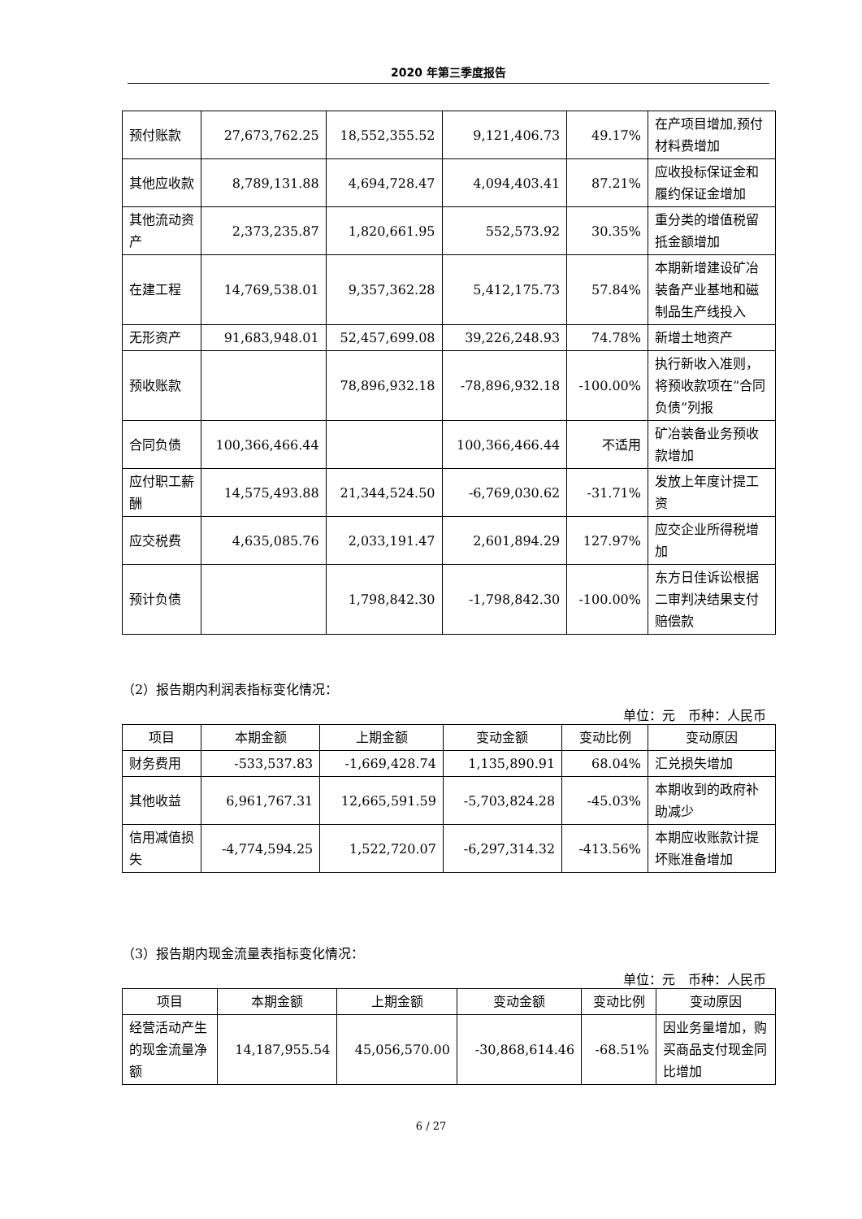2020 年第三季度报告
| 预付账款 | 27,673,762.25 | 18,552,355.52 | 9,121,406.73 | 49.17% | 在产项目增加,预付材料费增加 |
| 其他应收款 | 8,789,131.88 | 4,694,728.47 | 4,094,403.41 | 87.21% | 应收投标保证金和履约保证金增加 |
| 其他流动资产 | 2,373,235.87 | 1,820,661.95 | 552,573.92 | 30.35% | 重分类的增值税留抵金额增加 |
| 在建工程 | 14,769,538.01 | 9,357,362.28 | 5,412,175.73 | 57.84% | 本期新增建设矿冶装备产业基地和磁制品生产线投入 |
| 无形资产 | 91,683,948.01 | 52,457,699.08 | 39,226,248.93 | 74.78% | 新增土地资产 |
| 预收账款 | | 78,896,932.18 | -78,896,932.18 | -100.00% | 执行新收入准则，将预收款项在“合同负债”列报 |
| 合同负债 | 100,366,466.44 | | 100,366,466.44 | 不适用 | 矿冶装备业务预收款增加 |
| 应付职工薪酬 | 14,575,493.88 | 21,344,524.50 | -6,769,030.62 | -31.71% | 发放上年度计提工资 |
| 应交税费 | 4,635,085.76 | 2,033,191.47 | 2,601,894.29 | 127.97% | 应交企业所得税增加 |
| 预计负债 | | 1,798,842.30 | -1,798,842.30 | -100.00% | 东方日佳诉讼根据二审判决结果支付赔偿款 |
（2）报告期内利润表指标变化情况：
单位：元　币种：人民币
| 项目 | 本期金额 | 上期金额 | 变动金额 | 变动比例 | 变动原因 |
| --- | --- | --- | --- | --- | --- |
| 财务费用 | -533,537.83 | -1,669,428.74 | 1,135,890.91 | 68.04% | 汇兑损失增加 |
| 其他收益 | 6,961,767.31 | 12,665,591.59 | -5,703,824.28 | -45.03% | 本期收到的政府补助减少 |
| 信用减值损失 | -4,774,594.25 | 1,522,720.07 | -6,297,314.32 | -413.56% | 本期应收账款计提坏账准备增加 |
（3）报告期内现金流量表指标变化情况：
单位：元　币种：人民币
| 项目 | 本期金额 | 上期金额 | 变动金额 | 变动比例 | 变动原因 |
| --- | --- | --- | --- | --- | --- |
| 经营活动产生的现金流量净额 | 14,187,955.54 | 45,056,570.00 | -30,868,614.46 | -68.51% | 因业务量增加，购买商品支付现金同比增加 |
6 / 27